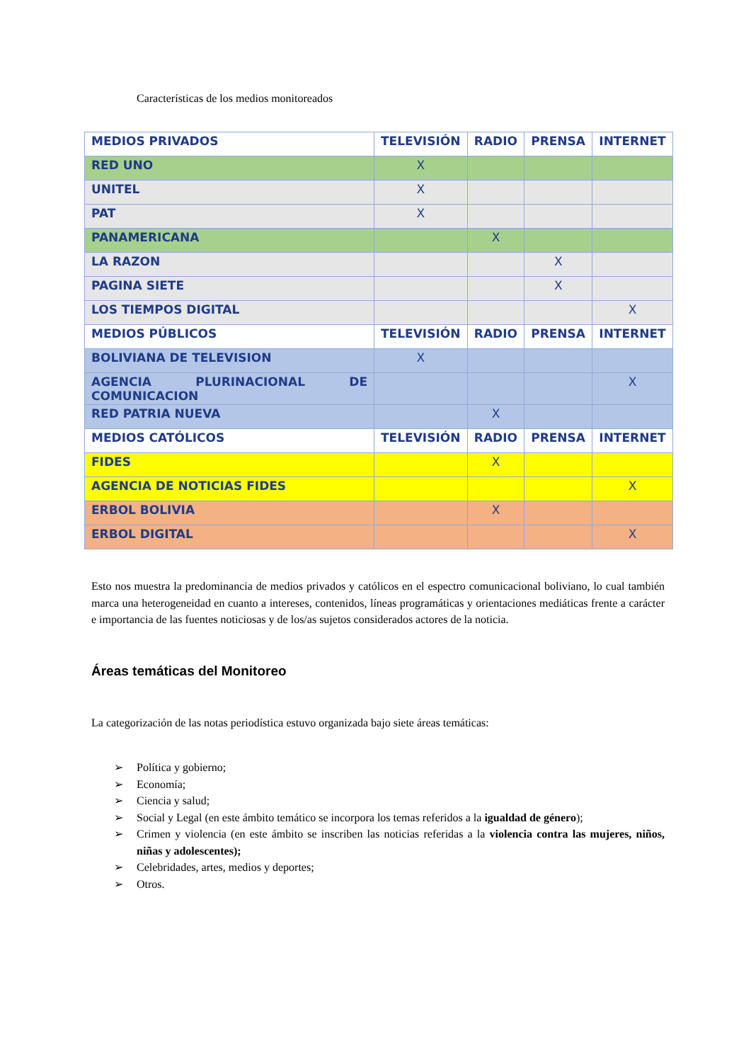Características de los medios monitoreados
| MEDIOS PRIVADOS | TELEVISIÓN | RADIO | PRENSA | INTERNET |
| --- | --- | --- | --- | --- |
| RED UNO | X | | | |
| UNITEL | X | | | |
| PAT | X | | | |
| PANAMERICANA | | X | | |
| LA RAZON | | | X | |
| PAGINA SIETE | | | X | |
| LOS TIEMPOS DIGITAL | | | | X |
| MEDIOS PÚBLICOS | TELEVISIÓN | RADIO | PRENSA | INTERNET |
| BOLIVIANA DE TELEVISION | X | | | |
| AGENCIA PLURINACIONAL DE COMUNICACION | | | | X |
| RED PATRIA NUEVA | | X | | |
| MEDIOS CATÓLICOS | TELEVISIÓN | RADIO | PRENSA | INTERNET |
| FIDES | | X | | |
| AGENCIA DE NOTICIAS FIDES | | | | X |
| ERBOL BOLIVIA | | X | | |
| ERBOL DIGITAL | | | | X |
Esto nos muestra la predominancia de medios privados y católicos en el espectro comunicacional boliviano, lo cual también marca una heterogeneidad en cuanto a intereses, contenidos, líneas programáticas y orientaciones mediáticas frente a carácter e importancia de las fuentes noticiosas y de los/as sujetos considerados actores de la noticia.
Áreas temáticas del Monitoreo
La categorización de las notas periodística estuvo organizada bajo siete áreas temáticas:
➢ Política y gobierno;
➢ Economía;
➢ Ciencia y salud;
➢ Social y Legal (en este ámbito temático se incorpora los temas referidos a la igualdad de género);
➢ Crimen y violencia (en este ámbito se inscriben las noticias referidas a la violencia contra las mujeres, niños, niñas y adolescentes);
➢ Celebridades, artes, medios y deportes;
➢ Otros.